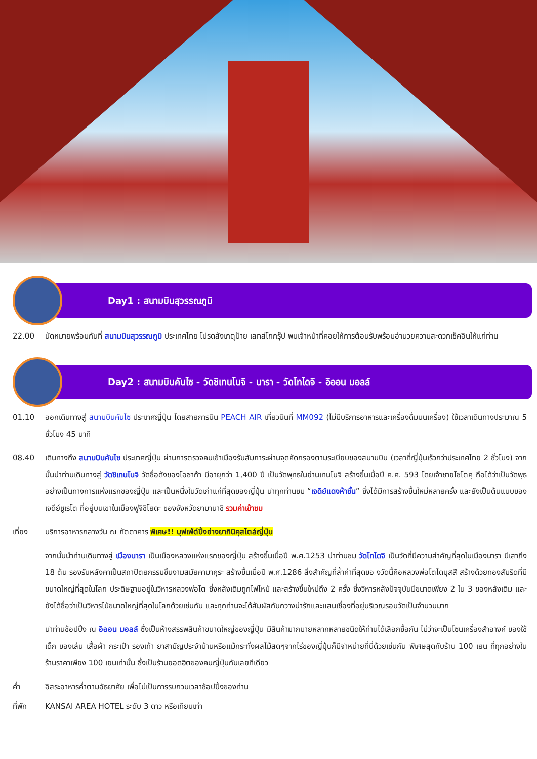Day1 : สนามบินสุวรรณภูมิ
22.00 นัดหมายพร้อมกันที่ สนามบินสุวรรณภูมิ ประเทศไทย โปรดสังเกตุป้าย เลทส์โกกรุ๊ป พบเจ้าหน้าที่คอยให้การต้อนรับพร้อมอำนวยความสะดวกเช็คอินให้แก่ท่าน
Day2 : สนามบินคันไซ - วัดชิเทนโนจิ - นารา - วัดโทไดจิ - อิออน มอลล์
01.10 ออกเดินทางสู่ สนามบินคันไซ ประเทศญี่ปุ่น โดยสายการบิน PEACH AIR เที่ยวบินที่ MM092 (ไม่มีบริการอาหารและเครื่องดื่มบนเครื่อง) ใช้เวลาเดินทางประมาณ 5 ชั่วโมง 45 นาที
08.40 เดินทางถึง สนามบินคันไซ ประเทศญี่ปุ่น ผ่านการตรวจคนเข้าเมืองรับสัมภาระผ่านจุดคัดกรองตามระเบียบของสนามบิน (เวลาที่ญี่ปุ่นเร็วกว่าประเทศไทย 2 ชั่วโมง) จากนั้นนำท่านเดินทางสู่ วัดชิเทนโนจิ วัดชื่อดังของโอซาก้า มีอายุกว่า 1,400 ปี เป็นวัดพุทธในย่านเทนโนจิ สร้างขึ้นเมื่อปี ค.ศ. 593 โดยเจ้าชายโชโตคุ ถือได้ว่าเป็นวัดพุธอย่างเป็นทางการแห่งแรกของญี่ปุ่น และเป็นหนึ่งในวัดเก่าแก่ที่สุดของญี่ปุ่น นำทุกท่านชม “เจดีย์แดงห้าชั้น” ซึ่งได้มีการสร้างขึ้นใหม่หลายครั้ง และยังเป็นต้นแบบของเจดีย์ชูเรโต ที่อยู่บนเขาในเมืองฟูจิชิโยดะ ของจังหวัดยามานาชิ รวมค่าเข้าชม
เที่ยง บริการอาหารกลางวัน ณ ภัตตาคาร พิเศษ!! บุฟเฟ่ต์ปิ้งย่างยากินิคุสไตล์ญี่ปุ่น
จากนั้นนำท่านเดินทางสู่ เมืองนารา เป็นเมืองหลวงแห่งแรกของญี่ปุ่น สร้างขึ้นเมื่อปี พ.ศ.1253 นำท่านชม วัดโทไดจิ เป็นวัดที่มีความสำคัญที่สุดในเมืองนารา มีเสาถึง 18 ต้น รองรับหลังคาเป็นสถาปัตยกรรมชิ้นงามสมัยคามาคุระ สร้างขึ้นเมื่อปี พ.ศ.1286 สิ่งสำคัญที่ล้ำค่าที่สุดขอ งวัดนี้คือหลวงพ่อโตไดบุสสึ สร้างด้วยทองสัมริดที่มีขนาดใหญ่ที่สุดในโลก ประดิษฐานอยู่ในวิหารหลวงพ่อโต ซึ่งหลังเดิมถูกไฟไหม้ และสร้างขึ้นใหม่ถึง 2 ครั้ง ซึ่งวิหารหลังปัจจุบันมีขนาดเพียง 2 ใน 3 ของหลังเดิม และยังได้ชื่อว่าเป็นวิหารไม้ขนาดใหญ่ที่สุดในโลกด้วยเช่นกัน และทุกท่านจะได้สัมผัสกับกวางน่ารักและแสนเชื่องที่อยู่บริเวณรอบวัดเป็นจำนวนมาก
นำท่านช้อปปิ้ง ณ อิออน มอลล์ ซึ่งเป็นห้างสรรพสินค้าขนาดใหญ่ของญี่ปุ่น มีสินค้ามากมายหลากหลายชนิดให้ท่านได้เลือกซื้อกัน ไม่ว่าจะเป็นโซนเครื่องสำอางค์ ของใช้เด็ก ของเล่น เสื้อผ้า กระเป๋า รองเท้า ยาสามัญประจำบ้านหรือแม้กระทั่งผลไม้สดๆจากไร่ของญี่ปุ่นก็มีจำหน่ายที่นี่ด้วยเช่นกัน พิเศษสุดกับร้าน 100 เยน ที่ทุกอย่างในร้านราคาเพียง 100 เยนเท่านั้น ซึ่งเป็นร้านยอดฮิตของคนญี่ปุ่นกันเลยทีเดียว
ค่ำ อิสระอาหารค่ำตามอัธยาศัย เพื่อไม่เป็นการรบกวนเวลาช้อปปิ้งของท่าน
ที่พัก KANSAI AREA HOTEL ระดับ 3 ดาว หรือเทียบเท่า